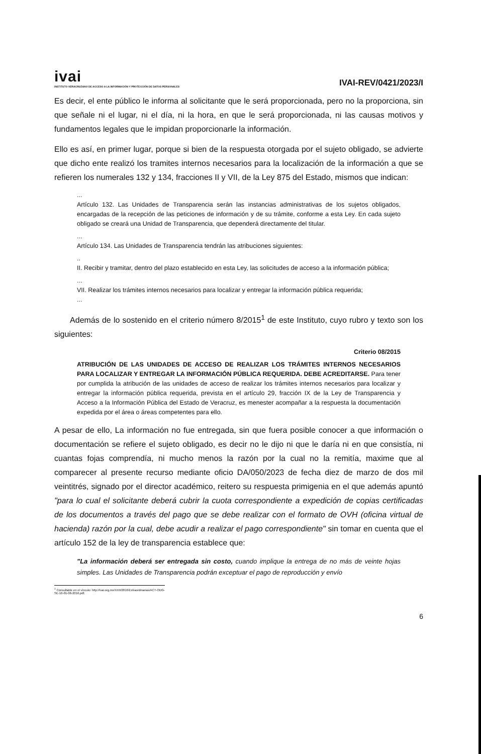ivai
INSTITUTO VERACRUZANO DE ACCESO A LA INFORMACIÓN Y PROTECCIÓN DE DATOS PERSONALES
IVAI-REV/0421/2023/I
Es decir, el ente público le informa al solicitante que le será proporcionada, pero no la proporciona, sin que señale ni el lugar, ni el día, ni la hora, en que le será proporcionada, ni las causas motivos y fundamentos legales que le impidan proporcionarle la información.
Ello es así, en primer lugar, porque si bien de la respuesta otorgada por el sujeto obligado, se advierte que dicho ente realizó los tramites internos necesarios para la localización de la información a que se refieren los numerales 132 y 134, fracciones II y VII, de la Ley 875 del Estado, mismos que indican:
...
Artículo 132. Las Unidades de Transparencia serán las instancias administrativas de los sujetos obligados, encargadas de la recepción de las peticiones de información y de su trámite, conforme a esta Ley. En cada sujeto obligado se creará una Unidad de Transparencia, que dependerá directamente del titular.
...
Artículo 134. Las Unidades de Transparencia tendrán las atribuciones siguientes:
..
II. Recibir y tramitar, dentro del plazo establecido en esta Ley, las solicitudes de acceso a la información pública;
...
VII. Realizar los trámites internos necesarios para localizar y entregar la información pública requerida;
...
Además de lo sostenido en el criterio número 8/2015<sup>1</sup> de este Instituto, cuyo rubro y texto son los siguientes:
Criterio 08/2015
ATRIBUCIÓN DE LAS UNIDADES DE ACCESO DE REALIZAR LOS TRÁMITES INTERNOS NECESARIOS PARA LOCALIZAR Y ENTREGAR LA INFORMACIÓN PÚBLICA REQUERIDA. DEBE ACREDITARSE. Para tener por cumplida la atribución de las unidades de acceso de realizar los trámites internos necesarios para localizar y entregar la información pública requerida, prevista en el artículo 29, fracción IX de la Ley de Transparencia y Acceso a la Información Pública del Estado de Veracruz, es menester acompañar a la respuesta la documentación expedida por el área o áreas competentes para ello.
A pesar de ello, La información no fue entregada, sin que fuera posible conocer a que información o documentación se refiere el sujeto obligado, es decir no le dijo ni que le daría ni en que consistía, ni cuantas fojas comprendía, ni mucho menos la razón por la cual no la remitía, maxime que al comparecer al presente recurso mediante oficio DA/050/2023 de fecha diez de marzo de dos mil veintitrés, signado por el director académico, reitero su respuesta primigenia en el que además apuntó "para lo cual el solicitante deberá cubrir la cuota correspondiente a expedición de copias certificadas de los documentos a través del pago que se debe realizar con el formato de OVH (oficina virtual de hacienda) razón por la cual, debe acudir a realizar el pago correspondiente" sin tomar en cuenta que el artículo 152 de la ley de transparencia establece que:
"La información deberá ser entregada sin costo, cuando implique la entrega de no más de veinte hojas simples. Las Unidades de Transparencia podrán exceptuar el pago de reproducción y envío
<sup>1</sup> Consultable en el vínculo: http://ivai.org.mx/XXII/2016/Extraordinarias/ACT-ODG-SE-16-01-06-2016.pdf.
6